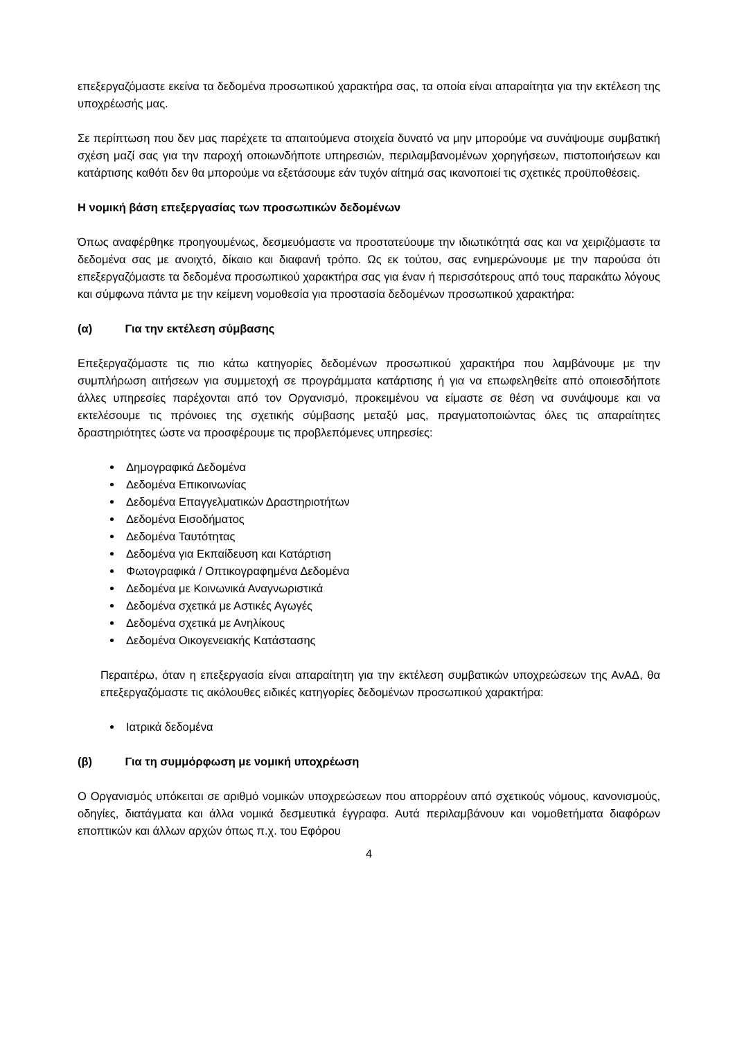επεξεργαζόμαστε εκείνα τα δεδομένα προσωπικού χαρακτήρα σας, τα οποία είναι απαραίτητα για την εκτέλεση της υποχρέωσής μας.
Σε περίπτωση που δεν μας παρέχετε τα απαιτούμενα στοιχεία δυνατό να μην μπορούμε να συνάψουμε συμβατική σχέση μαζί σας για την παροχή οποιωνδήποτε υπηρεσιών, περιλαμβανομένων χορηγήσεων, πιστοποιήσεων και κατάρτισης καθότι δεν θα μπορούμε να εξετάσουμε εάν τυχόν αίτημά σας ικανοποιεί τις σχετικές προϋποθέσεις.
Η νομική βάση επεξεργασίας των προσωπικών δεδομένων
Όπως αναφέρθηκε προηγουμένως, δεσμευόμαστε να προστατεύουμε την ιδιωτικότητά σας και να χειριζόμαστε τα δεδομένα σας με ανοιχτό, δίκαιο και διαφανή τρόπο. Ως εκ τούτου, σας ενημερώνουμε με την παρούσα ότι επεξεργαζόμαστε τα δεδομένα προσωπικού χαρακτήρα σας για έναν ή περισσότερους από τους παρακάτω λόγους και σύμφωνα πάντα με την κείμενη νομοθεσία για προστασία δεδομένων προσωπικού χαρακτήρα:
(α) Για την εκτέλεση σύμβασης
Επεξεργαζόμαστε τις πιο κάτω κατηγορίες δεδομένων προσωπικού χαρακτήρα που λαμβάνουμε με την συμπλήρωση αιτήσεων για συμμετοχή σε προγράμματα κατάρτισης ή για να επωφεληθείτε από οποιεσδήποτε άλλες υπηρεσίες παρέχονται από τον Οργανισμό, προκειμένου να είμαστε σε θέση να συνάψουμε και να εκτελέσουμε τις πρόνοιες της σχετικής σύμβασης μεταξύ μας, πραγματοποιώντας όλες τις απαραίτητες δραστηριότητες ώστε να προσφέρουμε τις προβλεπόμενες υπηρεσίες:
Δημογραφικά Δεδομένα
Δεδομένα Επικοινωνίας
Δεδομένα Επαγγελματικών Δραστηριοτήτων
Δεδομένα Εισοδήματος
Δεδομένα Ταυτότητας
Δεδομένα για Εκπαίδευση και Κατάρτιση
Φωτογραφικά / Οπτικογραφημένα Δεδομένα
Δεδομένα με Κοινωνικά Αναγνωριστικά
Δεδομένα σχετικά με Αστικές Αγωγές
Δεδομένα σχετικά με Ανηλίκους
Δεδομένα Οικογενειακής Κατάστασης
Περαιτέρω, όταν η επεξεργασία είναι απαραίτητη για την εκτέλεση συμβατικών υποχρεώσεων της ΑνΑΔ, θα επεξεργαζόμαστε τις ακόλουθες ειδικές κατηγορίες δεδομένων προσωπικού χαρακτήρα:
Ιατρικά δεδομένα
(β) Για τη συμμόρφωση με νομική υποχρέωση
Ο Οργανισμός υπόκειται σε αριθμό νομικών υποχρεώσεων που απορρέουν από σχετικούς νόμους, κανονισμούς, οδηγίες, διατάγματα και άλλα νομικά δεσμευτικά έγγραφα. Αυτά περιλαμβάνουν και νομοθετήματα διαφόρων εποπτικών και άλλων αρχών όπως π.χ. του Εφόρου
4